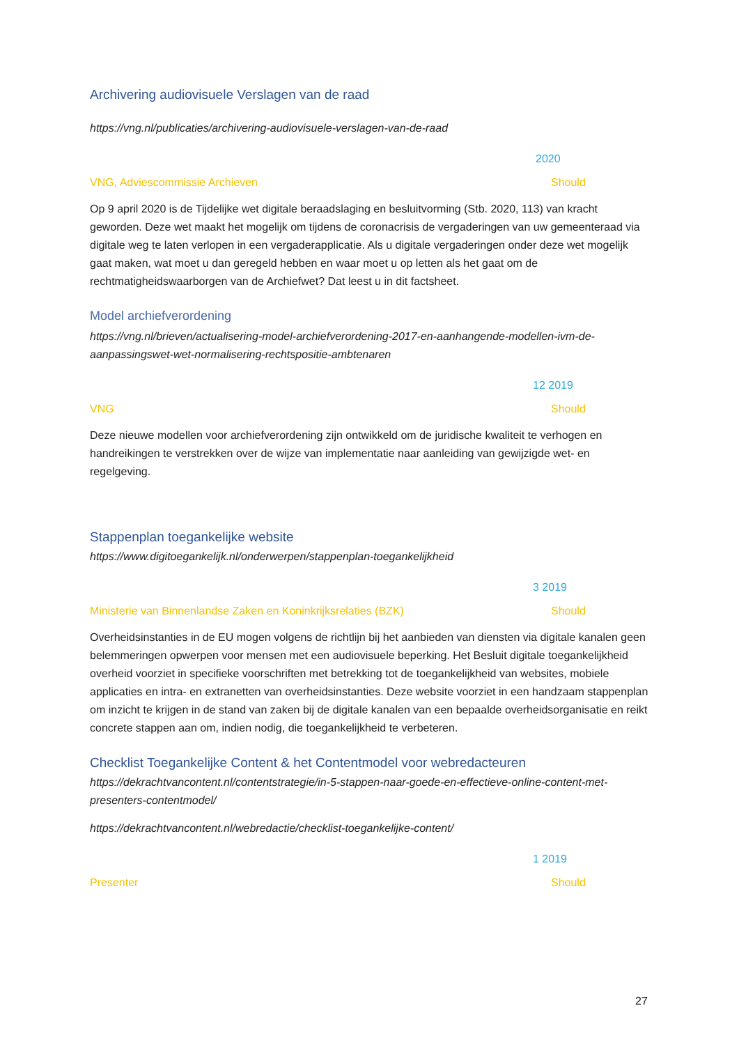Archivering audiovisuele Verslagen van de raad
https://vng.nl/publicaties/archivering-audiovisuele-verslagen-van-de-raad
2020
VNG, Adviescommissie Archieven Should
Op 9 april 2020 is de Tijdelijke wet digitale beraadslaging en besluitvorming (Stb. 2020, 113) van kracht geworden. Deze wet maakt het mogelijk om tijdens de coronacrisis de vergaderingen van uw gemeenteraad via digitale weg te laten verlopen in een vergaderapplicatie. Als u digitale vergaderingen onder deze wet mogelijk gaat maken, wat moet u dan geregeld hebben en waar moet u op letten als het gaat om de rechtmatigheidswaarborgen van de Archiefwet? Dat leest u in dit factsheet.
Model archiefverordening
https://vng.nl/brieven/actualisering-model-archiefverordening-2017-en-aanhangende-modellen-ivm-de-aanpassingswet-wet-normalisering-rechtspositie-ambtenaren
12 2019
VNG Should
Deze nieuwe modellen voor archiefverordening zijn ontwikkeld om de juridische kwaliteit te verhogen en handreikingen te verstrekken over de wijze van implementatie naar aanleiding van gewijzigde wet- en regelgeving.
Stappenplan toegankelijke website
https://www.digitoegankelijk.nl/onderwerpen/stappenplan-toegankelijkheid
3 2019
Ministerie van Binnenlandse Zaken en Koninkrijksrelaties (BZK) Should
Overheidsinstanties in de EU mogen volgens de richtlijn bij het aanbieden van diensten via digitale kanalen geen belemmeringen opwerpen voor mensen met een audiovisuele beperking. Het Besluit digitale toegankelijkheid overheid voorziet in specifieke voorschriften met betrekking tot de toegankelijkheid van websites, mobiele applicaties en intra- en extranetten van overheidsinstanties. Deze website voorziet in een handzaam stappenplan om inzicht te krijgen in de stand van zaken bij de digitale kanalen van een bepaalde overheidsorganisatie en reikt concrete stappen aan om, indien nodig, die toegankelijkheid te verbeteren.
Checklist Toegankelijke Content & het Contentmodel voor webredacteuren
https://dekrachtvancontent.nl/contentstrategie/in-5-stappen-naar-goede-en-effectieve-online-content-met-presenters-contentmodel/
https://dekrachtvancontent.nl/webredactie/checklist-toegankelijke-content/
1 2019
Presenter Should
27